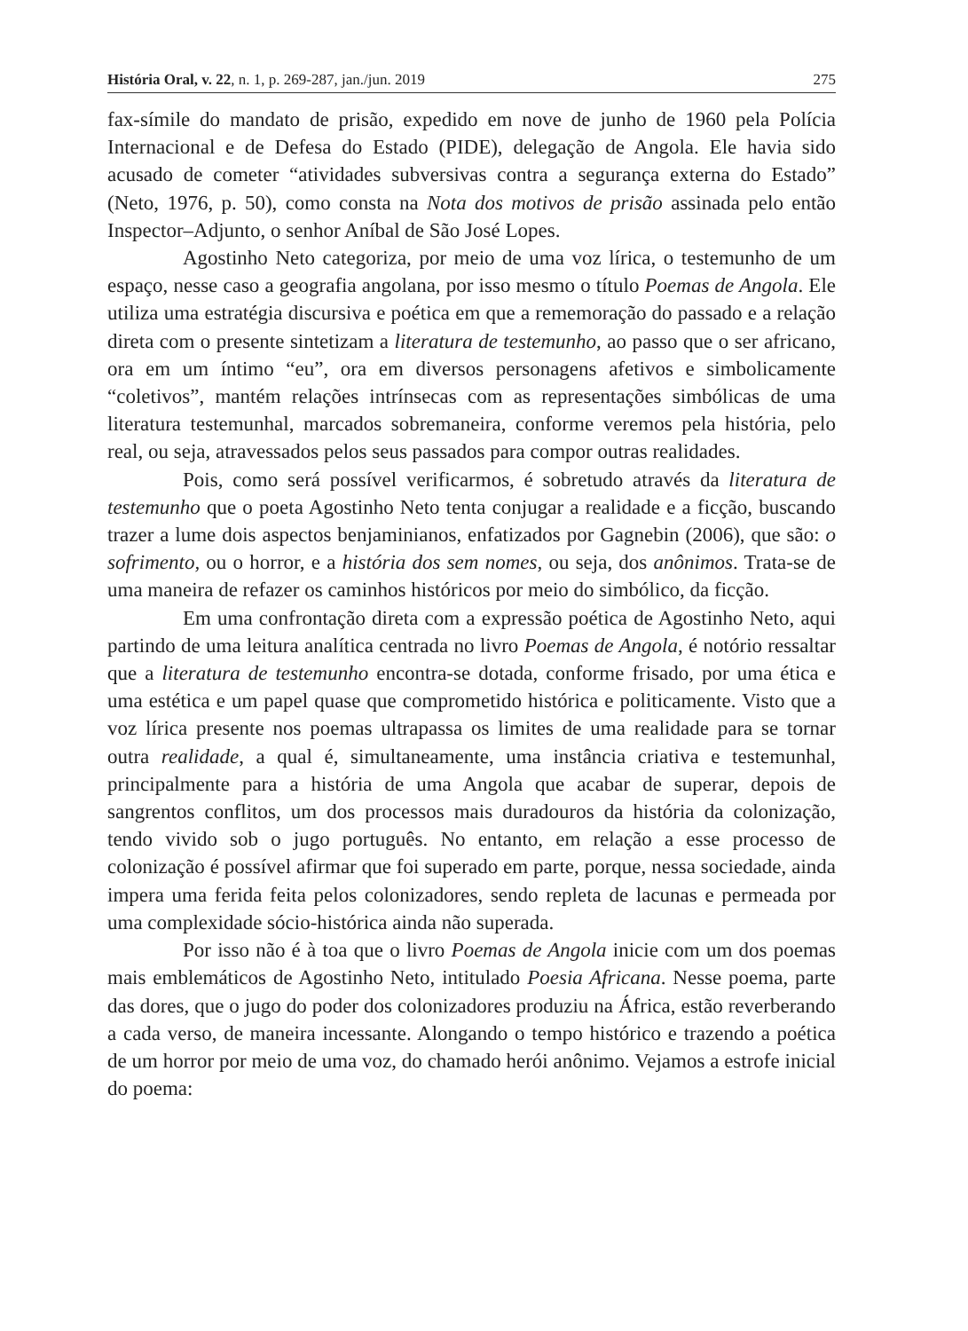História Oral, v. 22, n. 1, p. 269-287, jan./jun. 2019 275
fax-símile do mandato de prisão, expedido em nove de junho de 1960 pela Polícia Internacional e de Defesa do Estado (PIDE), delegação de Angola. Ele havia sido acusado de cometer “atividades subversivas contra a segurança externa do Estado” (Neto, 1976, p. 50), como consta na Nota dos motivos de prisão assinada pelo então Inspector–Adjunto, o senhor Aníbal de São José Lopes.
Agostinho Neto categoriza, por meio de uma voz lírica, o testemunho de um espaço, nesse caso a geografia angolana, por isso mesmo o título Poemas de Angola. Ele utiliza uma estratégia discursiva e poética em que a rememoração do passado e a relação direta com o presente sintetizam a literatura de testemunho, ao passo que o ser africano, ora em um íntimo “eu”, ora em diversos personagens afetivos e simbolicamente “coletivos”, mantém relações intrínsecas com as representações simbólicas de uma literatura testemunhal, marcados sobremaneira, conforme veremos pela história, pelo real, ou seja, atravessados pelos seus passados para compor outras realidades.
Pois, como será possível verificarmos, é sobretudo através da literatura de testemunho que o poeta Agostinho Neto tenta conjugar a realidade e a ficção, buscando trazer a lume dois aspectos benjaminianos, enfatizados por Gagnebin (2006), que são: o sofrimento, ou o horror, e a história dos sem nomes, ou seja, dos anônimos. Trata-se de uma maneira de refazer os caminhos históricos por meio do simbólico, da ficção.
Em uma confrontação direta com a expressão poética de Agostinho Neto, aqui partindo de uma leitura analítica centrada no livro Poemas de Angola, é notório ressaltar que a literatura de testemunho encontra-se dotada, conforme frisado, por uma ética e uma estética e um papel quase que comprometido histórica e politicamente. Visto que a voz lírica presente nos poemas ultrapassa os limites de uma realidade para se tornar outra realidade, a qual é, simultaneamente, uma instância criativa e testemunhal, principalmente para a história de uma Angola que acabar de superar, depois de sangrentos conflitos, um dos processos mais duradouros da história da colonização, tendo vivido sob o jugo português. No entanto, em relação a esse processo de colonização é possível afirmar que foi superado em parte, porque, nessa sociedade, ainda impera uma ferida feita pelos colonizadores, sendo repleta de lacunas e permeada por uma complexidade sócio-histórica ainda não superada.
Por isso não é à toa que o livro Poemas de Angola inicie com um dos poemas mais emblemáticos de Agostinho Neto, intitulado Poesia Africana. Nesse poema, parte das dores, que o jugo do poder dos colonizadores produziu na África, estão reverberando a cada verso, de maneira incessante. Alongando o tempo histórico e trazendo a poética de um horror por meio de uma voz, do chamado herói anônimo. Vejamos a estrofe inicial do poema: